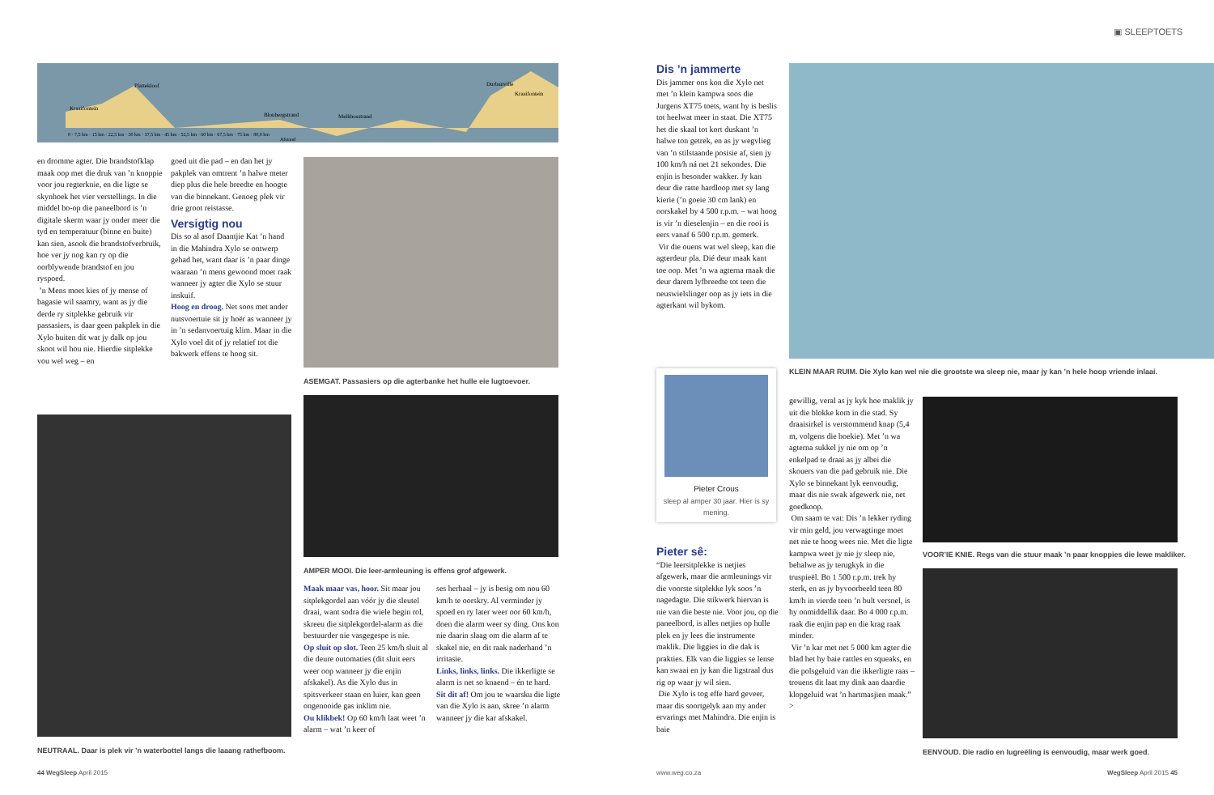Kraaifontein
Plattekloof
Bloubergstrand
Melkbosstrand
Durbanville
Kraaifontein
0 · 7,5 km · 15 km · 22,5 km · 30 km · 37,5 km · 45 km · 52,5 km · 60 km · 67,5 km · 75 km · 80,8 km
Afstand
en dromme agter. Die brandstofklap maak oop met die druk van ’n knoppie voor jou regterknie, en die ligte se skynhoek het vier verstellings. In die middel bo-op die paneelbord is ’n digitale skerm waar jy onder meer die tyd en temperatuur (binne en buite) kan sien, asook die brandstofverbruik, hoe ver jy nog kan ry op die oorblywende brandstof en jou ryspoed.
’n Mens moet kies of jy mense of bagasie wil saamry, want as jy die derde ry sitplekke gebruik vir passasiers, is daar geen pakplek in die Xylo buiten dít wat jy dalk op jou skoot wil hou nie. Hierdie sitplekke vou wel weg – en
goed uit die pad – en dan het jy pakplek van omtrent ’n halwe meter diep plus die hele breedte en hoogte van die binnekant. Genoeg plek vir drie groot reistasse.
Versigtig nou
Dis so al asof Daantjie Kat ’n hand in die Mahindra Xylo se ontwerp gehad het, want daar is ’n paar dinge waaraan ’n mens gewoond moet raak wanneer jy agter die Xylo se stuur inskuif.
Hoog en droog. Net soos met ander nutsvoertuie sit jy hoër as wanneer jy in ’n sedanvoertuig klim. Maar in die Xylo voel dit of jy relatief tot die bakwerk effens te hoog sit.
ASEMGAT. Passasiers op die agterbanke het hulle eie lugtoevoer.
AMPER MOOI. Die leer-armleuning is effens grof afgewerk.
NEUTRAAL. Daar is plek vir ’n waterbottel langs die laaang rathefboom.
Maak maar vas, hoor. Sit maar jou sitplekgordel aan vóór jy die sleutel draai, want sodra die wiele begin rol, skreeu die sitplekgordel-alarm as die bestuurder nie vasgegespe is nie.
Op sluit op slot. Teen 25 km/h sluit al die deure outomaties (dit sluit eers weer oop wanneer jy die enjin afskakel). As die Xylo dus in spitsverkeer staan en luier, kan geen ongenooide gas inklim nie.
Ou klikbek! Op 60 km/h laat weet ’n alarm – wat ’n keer of
ses herhaal – jy is besig om nou 60 km/h te oorskry. Al verminder jy spoed en ry later weer oor 60 km/h, doen die alarm weer sy ding. Ons kon nie daarin slaag om die alarm af te skakel nie, en dit raak naderhand ’n irritasie.
Links, links, links. Die ikkerligte se alarm is net so knaend – én te hard.
Sit dit af! Om jou te waarsku die ligte van die Xylo is aan, skree ’n alarm wanneer jy die kar afskakel.
44 WegSleep April 2015
▣ SLEEPTOETS
Dis ’n jammerte
Dis jammer ons kon die Xylo net met ’n klein kampwa soos die Jurgens XT75 toets, want hy is beslis tot heelwat meer in staat. Die XT75 het die skaal tot kort duskant ’n halwe ton getrek, en as jy wegvlieg van ’n stilstaande posisie af, sien jy 100 km/h ná net 21 sekondes. Die enjin is besonder wakker. Jy kan deur die ratte hardloop met sy lang kierie (’n goeie 30 cm lank) en oorskakel by 4 500 r.p.m. – wat hoog is vir ’n dieselenjin – en die rooi is eers vanaf 6 500 r.p.m. gemerk.
Vir die ouens wat wel sleep, kan die agterdeur pla. Dié deur maak kant toe oop. Met ’n wa agterna maak die deur darem lyfbreedte tot teen die neuswielslinger oop as jy iets in die agterkant wil bykom.
KLEIN MAAR RUIM. Die Xylo kan wel nie die grootste wa sleep nie, maar jy kan ’n hele hoop vriende inlaai.
Pieter Crous
sleep al amper 30 jaar. Hier is sy mening.
Pieter sê:
“Die leersitplekke is netjies afgewerk, maar die armleunings vir die voorste sitplekke lyk soos ’n nagedagte. Die stikwerk hiervan is nie van die beste nie. Voor jou, op die paneelbord, is alles netjies op hulle plek en jy lees die instrumente maklik. Die liggies in die dak is prakties. Elk van die liggies se lense kan swaai en jy kan die ligstraal dus rig op waar jy wil sien.
Die Xylo is tog effe hard geveer, maar dis soortgelyk aan my ander ervarings met Mahindra. Die enjin is baie
gewillig, veral as jy kyk hoe maklik jy uit die blokke kom in die stad. Sy draaisirkel is verstommend knap (5,4 m, volgens die boekie). Met ’n wa agterna sukkel jy nie om op ’n enkelpad te draai as jy albei die skouers van die pad gebruik nie. Die Xylo se binnekant lyk eenvoudig, maar dis nie swak afgewerk nie, net goedkoop.
Om saam te vat: Dis ’n lekker ryding vir min geld, jou verwagtinge moet net nie te hoog wees nie. Met die ligte kampwa weet jy nie jy sleep nie, behalwe as jy terugkyk in die truspieël. Bo 1 500 r.p.m. trek hy sterk, en as jy byvoorbeeld teen 80 km/h in vierde teen ’n bult versnel, is hy onmiddellik daar. Bo 4 000 r.p.m. raak die enjin pap en die krag raak minder.
Vir ’n kar met net 5 000 km agter die blad het hy baie rattles en squeaks, en die polsgeluid van die ikkerligte raas – trouens dit laat my dink aan daardie klopgeluid wat ’n hartmasjien maak.” >
VOOR’IE KNIE. Regs van die stuur maak ’n paar knoppies die lewe makliker.
EENVOUD. Die radio en lugreëling is eenvoudig, maar werk goed.
www.weg.co.za WegSleep April 2015 45